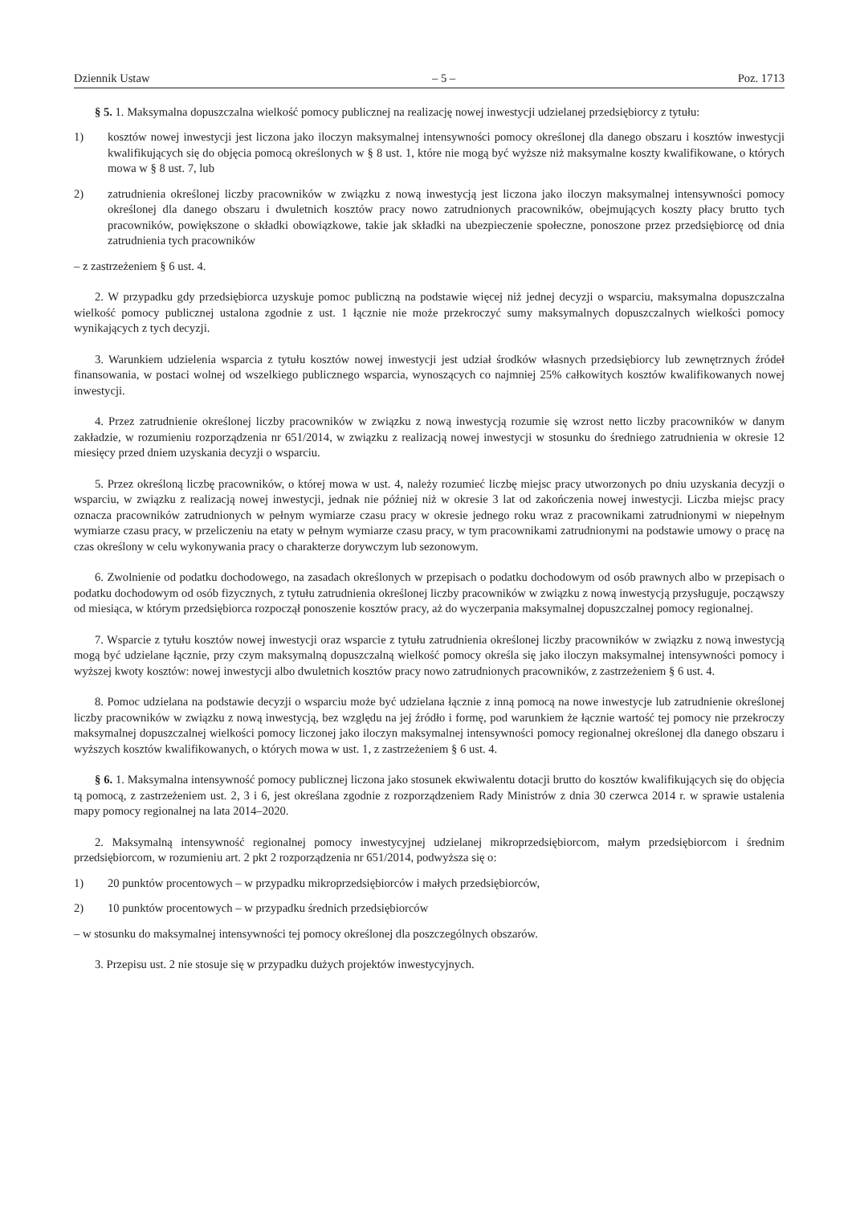Dziennik Ustaw – 5 – Poz. 1713
§ 5. 1. Maksymalna dopuszczalna wielkość pomocy publicznej na realizację nowej inwestycji udzielanej przedsiębiorcy z tytułu:
1) kosztów nowej inwestycji jest liczona jako iloczyn maksymalnej intensywności pomocy określonej dla danego obszaru i kosztów inwestycji kwalifikujących się do objęcia pomocą określonych w § 8 ust. 1, które nie mogą być wyższe niż maksymalne koszty kwalifikowane, o których mowa w § 8 ust. 7, lub
2) zatrudnienia określonej liczby pracowników w związku z nową inwestycją jest liczona jako iloczyn maksymalnej intensywności pomocy określonej dla danego obszaru i dwuletnich kosztów pracy nowo zatrudnionych pracowników, obejmujących koszty płacy brutto tych pracowników, powiększone o składki obowiązkowe, takie jak składki na ubezpieczenie społeczne, ponoszone przez przedsiębiorcę od dnia zatrudnienia tych pracowników
– z zastrzeżeniem § 6 ust. 4.
2. W przypadku gdy przedsiębiorca uzyskuje pomoc publiczną na podstawie więcej niż jednej decyzji o wsparciu, maksymalna dopuszczalna wielkość pomocy publicznej ustalona zgodnie z ust. 1 łącznie nie może przekroczyć sumy maksymalnych dopuszczalnych wielkości pomocy wynikających z tych decyzji.
3. Warunkiem udzielenia wsparcia z tytułu kosztów nowej inwestycji jest udział środków własnych przedsiębiorcy lub zewnętrznych źródeł finansowania, w postaci wolnej od wszelkiego publicznego wsparcia, wynoszących co najmniej 25% całkowitych kosztów kwalifikowanych nowej inwestycji.
4. Przez zatrudnienie określonej liczby pracowników w związku z nową inwestycją rozumie się wzrost netto liczby pracowników w danym zakładzie, w rozumieniu rozporządzenia nr 651/2014, w związku z realizacją nowej inwestycji w stosunku do średniego zatrudnienia w okresie 12 miesięcy przed dniem uzyskania decyzji o wsparciu.
5. Przez określoną liczbę pracowników, o której mowa w ust. 4, należy rozumieć liczbę miejsc pracy utworzonych po dniu uzyskania decyzji o wsparciu, w związku z realizacją nowej inwestycji, jednak nie później niż w okresie 3 lat od zakończenia nowej inwestycji. Liczba miejsc pracy oznacza pracowników zatrudnionych w pełnym wymiarze czasu pracy w okresie jednego roku wraz z pracownikami zatrudnionymi w niepełnym wymiarze czasu pracy, w przeliczeniu na etaty w pełnym wymiarze czasu pracy, w tym pracownikami zatrudnionymi na podstawie umowy o pracę na czas określony w celu wykonywania pracy o charakterze dorywczym lub sezonowym.
6. Zwolnienie od podatku dochodowego, na zasadach określonych w przepisach o podatku dochodowym od osób prawnych albo w przepisach o podatku dochodowym od osób fizycznych, z tytułu zatrudnienia określonej liczby pracowników w związku z nową inwestycją przysługuje, począwszy od miesiąca, w którym przedsiębiorca rozpoczął ponoszenie kosztów pracy, aż do wyczerpania maksymalnej dopuszczalnej pomocy regionalnej.
7. Wsparcie z tytułu kosztów nowej inwestycji oraz wsparcie z tytułu zatrudnienia określonej liczby pracowników w związku z nową inwestycją mogą być udzielane łącznie, przy czym maksymalną dopuszczalną wielkość pomocy określa się jako iloczyn maksymalnej intensywności pomocy i wyższej kwoty kosztów: nowej inwestycji albo dwuletnich kosztów pracy nowo zatrudnionych pracowników, z zastrzeżeniem § 6 ust. 4.
8. Pomoc udzielana na podstawie decyzji o wsparciu może być udzielana łącznie z inną pomocą na nowe inwestycje lub zatrudnienie określonej liczby pracowników w związku z nową inwestycją, bez względu na jej źródło i formę, pod warunkiem że łącznie wartość tej pomocy nie przekroczy maksymalnej dopuszczalnej wielkości pomocy liczonej jako iloczyn maksymalnej intensywności pomocy regionalnej określonej dla danego obszaru i wyższych kosztów kwalifikowanych, o których mowa w ust. 1, z zastrzeżeniem § 6 ust. 4.
§ 6. 1. Maksymalna intensywność pomocy publicznej liczona jako stosunek ekwiwalentu dotacji brutto do kosztów kwalifikujących się do objęcia tą pomocą, z zastrzeżeniem ust. 2, 3 i 6, jest określana zgodnie z rozporządzeniem Rady Ministrów z dnia 30 czerwca 2014 r. w sprawie ustalenia mapy pomocy regionalnej na lata 2014–2020.
2. Maksymalną intensywność regionalnej pomocy inwestycyjnej udzielanej mikroprzedsiębiorcom, małym przedsiębiorcom i średnim przedsiębiorcom, w rozumieniu art. 2 pkt 2 rozporządzenia nr 651/2014, podwyższa się o:
1) 20 punktów procentowych – w przypadku mikroprzedsiębiorców i małych przedsiębiorców,
2) 10 punktów procentowych – w przypadku średnich przedsiębiorców
– w stosunku do maksymalnej intensywności tej pomocy określonej dla poszczególnych obszarów.
3. Przepisu ust. 2 nie stosuje się w przypadku dużych projektów inwestycyjnych.